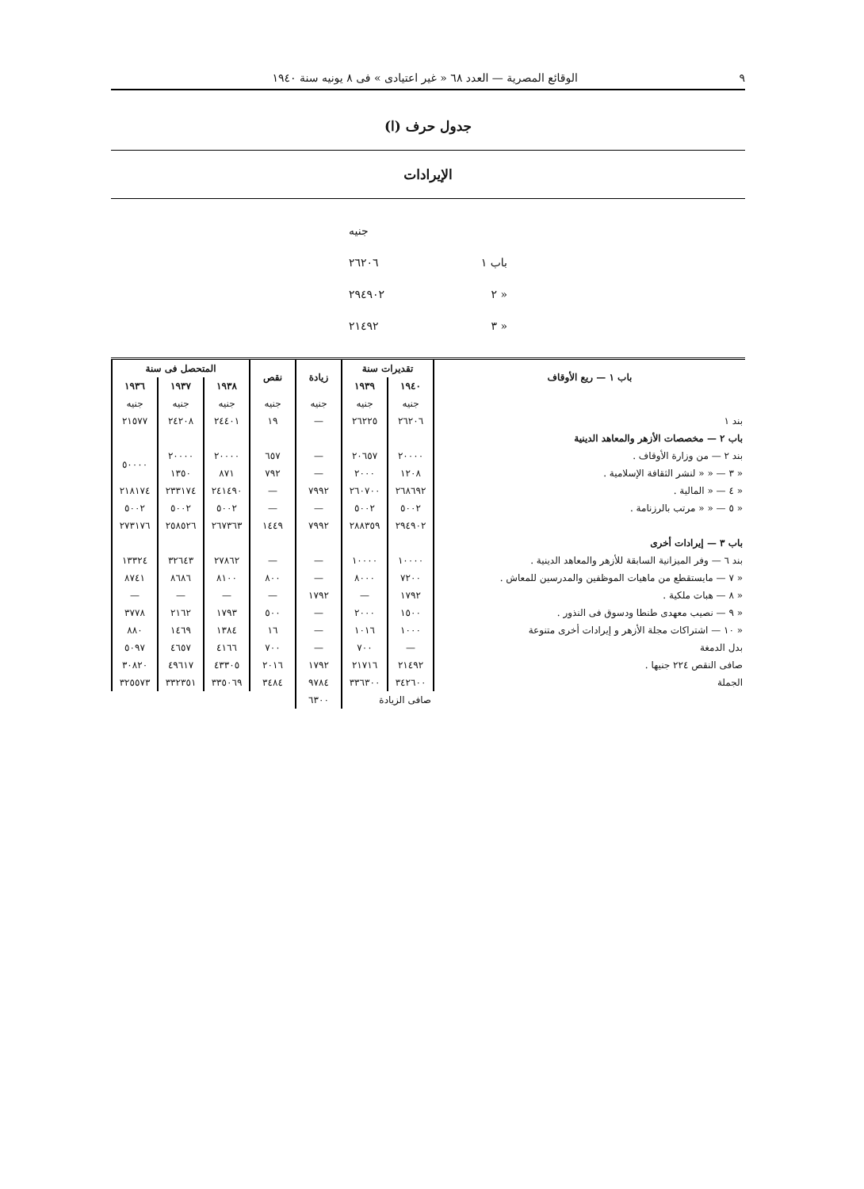٩ الوقائع المصرية — العدد ٦٨ « غير اعتيادى » فى ٨ يونيه سنة ١٩٤٠
جدول حرف (ا)
الإيرادات
جنيه
باب ١ ٢٦٢٠٦
« ٢ ٢٩٤٩٠٢
« ٣ ٢١٤٩٢
| باب ١ — ريع الأوقاف | تقديرات سنة | | زيادة | نقص | المتحصل فى سنة | | |
| --- | --- | --- | --- | --- | --- | --- | --- |
| | ١٩٤٠ | ١٩٣٩ | | | ١٩٣٨ | ١٩٣٧ | ١٩٣٦ |
| | جنيه | جنيه | جنيه | جنيه | جنيه | جنيه | جنيه |
| بند ١ | ٢٦٢٠٦ | ٢٦٢٢٥ | — | ١٩ | ٢٤٤٠١ | ٢٤٢٠٨ | ٢١٥٧٧ |
| باب ٢ — مخصصات الأزهر والمعاهد الدينية | | | | | | | |
| بند ٢ — من وزارة الأوقاف . | ٢٠٠٠٠ | ٢٠٦٥٧ | — | ٦٥٧ | ٢٠٠٠٠ | ٢٠٠٠٠ | ٥٠٠٠٠ |
| « ٣ — « « لنشر الثقافة الإسلامية . | ١٢٠٨ | ٢٠٠٠ | — | ٧٩٢ | ٨٧١ | ١٣٥٠ | |
| « ٤ — « المالية . | ٢٦٨٦٩٢ | ٢٦٠٧٠٠ | ٧٩٩٢ | — | ٢٤١٤٩٠ | ٢٣٣١٧٤ | ٢١٨١٧٤ |
| « ٥ — « « مرتب بالرزنامة . | ٥٠٠٢ | ٥٠٠٢ | — | — | ٥٠٠٢ | ٥٠٠٢ | ٥٠٠٢ |
| | ٢٩٤٩٠٢ | ٢٨٨٣٥٩ | ٧٩٩٢ | ١٤٤٩ | ٢٦٧٣٦٣ | ٢٥٨٥٢٦ | ٢٧٣١٧٦ |
| باب ٣ — إيرادات أخرى | | | | | | | |
| بند ٦ — وفر الميزانية السابقة للأزهر والمعاهد الدينية . | ١٠٠٠٠ | ١٠٠٠٠ | — | — | ٢٧٨٦٢ | ٣٢٦٤٣ | ١٣٣٢٤ |
| « ٧ — مايستقطع من ماهيات الموظفين والمدرسين للمعاش . | ٧٢٠٠ | ٨٠٠٠ | — | ٨٠٠ | ٨١٠٠ | ٨٦٨٦ | ٨٧٤١ |
| « ٨ — هبات ملكية . | ١٧٩٢ | — | ١٧٩٢ | — | — | — | — |
| « ٩ — نصيب معهدى طنطا ودسوق فى النذور . | ١٥٠٠ | ٢٠٠٠ | — | ٥٠٠ | ١٧٩٣ | ٢١٦٢ | ٣٧٧٨ |
| « ١٠ — اشتراكات مجلة الأزهر و إيرادات أخرى متنوعة | ١٠٠٠ | ١٠١٦ | — | ١٦ | ١٣٨٤ | ١٤٦٩ | ٨٨٠ |
| بدل الدمغة | — | ٧٠٠ | — | ٧٠٠ | ٤١٦٦ | ٤٦٥٧ | ٥٠٩٧ |
| صافى النقص ٢٢٤ جنيها . | ٢١٤٩٢ | ٢١٧١٦ | ١٧٩٢ | ٢٠١٦ | ٤٣٣٠٥ | ٤٩٦١٧ | ٣٠٨٢٠ |
| الجملة | ٣٤٢٦٠٠ | ٣٣٦٣٠٠ | ٩٧٨٤ | ٣٤٨٤ | ٣٣٥٠٦٩ | ٣٣٢٣٥١ | ٣٢٥٥٧٣ |
| | صافى الزيادة | | ٦٣٠٠ | | | | |